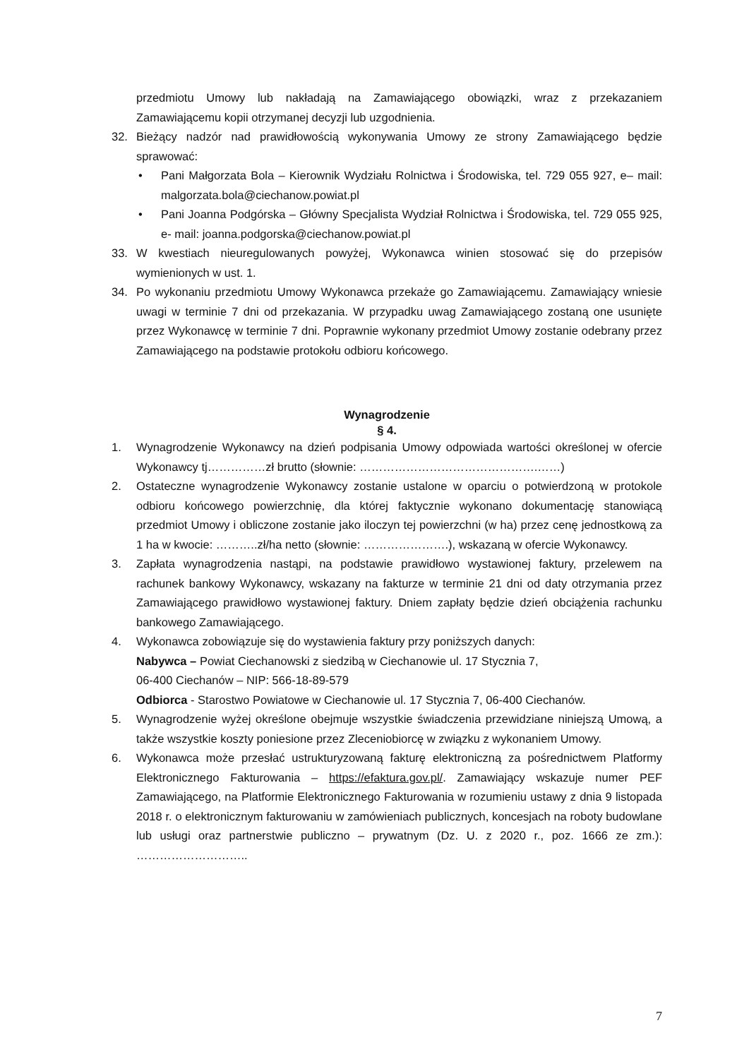przedmiotu Umowy lub nakładają na Zamawiającego obowiązki, wraz z przekazaniem Zamawiającemu kopii otrzymanej decyzji lub uzgodnienia.
32. Bieżący nadzór nad prawidłowością wykonywania Umowy ze strony Zamawiającego będzie sprawować:
• Pani Małgorzata Bola – Kierownik Wydziału Rolnictwa i Środowiska, tel. 729 055 927, e– mail: malgorzata.bola@ciechanow.powiat.pl
• Pani Joanna Podgórska – Główny Specjalista Wydział Rolnictwa i Środowiska, tel. 729 055 925, e- mail: joanna.podgorska@ciechanow.powiat.pl
33. W kwestiach nieuregulowanych powyżej, Wykonawca winien stosować się do przepisów wymienionych w ust. 1.
34. Po wykonaniu przedmiotu Umowy Wykonawca przekaże go Zamawiającemu. Zamawiający wniesie uwagi w terminie 7 dni od przekazania. W przypadku uwag Zamawiającego zostaną one usunięte przez Wykonawcę w terminie 7 dni. Poprawnie wykonany przedmiot Umowy zostanie odebrany przez Zamawiającego na podstawie protokołu odbioru końcowego.
Wynagrodzenie
§ 4.
1. Wynagrodzenie Wykonawcy na dzień podpisania Umowy odpowiada wartości określonej w ofercie Wykonawcy tj……………zł brutto (słownie: ……………………………………….……)
2. Ostateczne wynagrodzenie Wykonawcy zostanie ustalone w oparciu o potwierdzoną w protokole odbioru końcowego powierzchnię, dla której faktycznie wykonano dokumentację stanowiącą przedmiot Umowy i obliczone zostanie jako iloczyn tej powierzchni (w ha) przez cenę jednostkową za 1 ha w kwocie: ………..zł/ha netto (słownie: ………………….), wskazaną w ofercie Wykonawcy.
3. Zapłata wynagrodzenia nastąpi, na podstawie prawidłowo wystawionej faktury, przelewem na rachunek bankowy Wykonawcy, wskazany na fakturze w terminie 21 dni od daty otrzymania przez Zamawiającego prawidłowo wystawionej faktury. Dniem zapłaty będzie dzień obciążenia rachunku bankowego Zamawiającego.
4. Wykonawca zobowiązuje się do wystawienia faktury przy poniższych danych:
Nabywca – Powiat Ciechanowski z siedzibą w Ciechanowie ul. 17 Stycznia 7,
06-400 Ciechanów – NIP: 566-18-89-579
Odbiorca - Starostwo Powiatowe w Ciechanowie ul. 17 Stycznia 7, 06-400 Ciechanów.
5. Wynagrodzenie wyżej określone obejmuje wszystkie świadczenia przewidziane niniejszą Umową, a także wszystkie koszty poniesione przez Zleceniobiorcę w związku z wykonaniem Umowy.
6. Wykonawca może przesłać ustrukturyzowaną fakturę elektroniczną za pośrednictwem Platformy Elektronicznego Fakturowania – https://efaktura.gov.pl/. Zamawiający wskazuje numer PEF Zamawiającego, na Platformie Elektronicznego Fakturowania w rozumieniu ustawy z dnia 9 listopada 2018 r. o elektronicznym fakturowaniu w zamówieniach publicznych, koncesjach na roboty budowlane lub usługi oraz partnerstwie publiczno – prywatnym (Dz. U. z 2020 r., poz. 1666 ze zm.): ………………………..
7